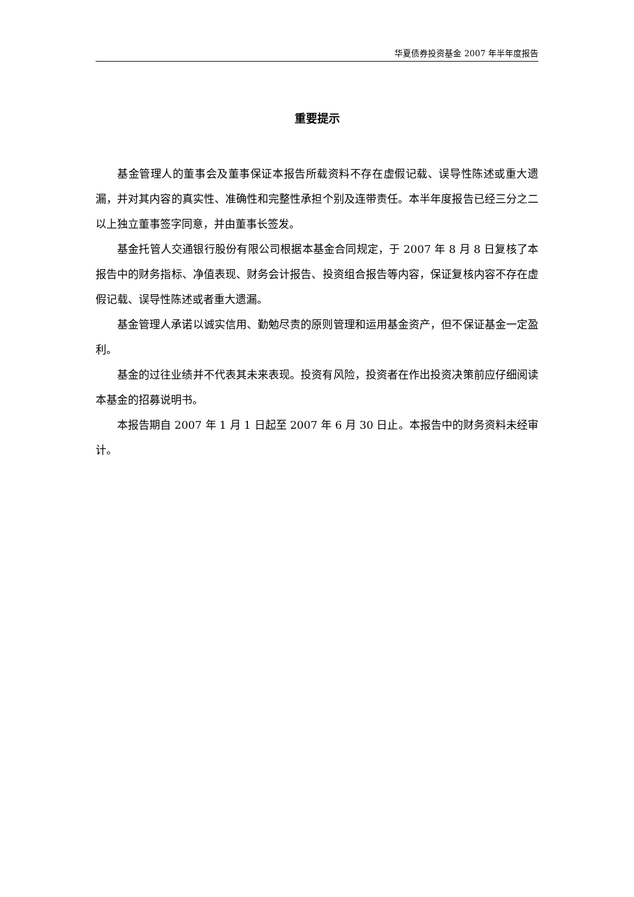华夏债券投资基金 2007 年半年度报告
重要提示
基金管理人的董事会及董事保证本报告所载资料不存在虚假记载、误导性陈述或重大遗漏，并对其内容的真实性、准确性和完整性承担个别及连带责任。本半年度报告已经三分之二以上独立董事签字同意，并由董事长签发。
基金托管人交通银行股份有限公司根据本基金合同规定，于 2007 年 8 月 8 日复核了本报告中的财务指标、净值表现、财务会计报告、投资组合报告等内容，保证复核内容不存在虚假记载、误导性陈述或者重大遗漏。
基金管理人承诺以诚实信用、勤勉尽责的原则管理和运用基金资产，但不保证基金一定盈利。
基金的过往业绩并不代表其未来表现。投资有风险，投资者在作出投资决策前应仔细阅读本基金的招募说明书。
本报告期自 2007 年 1 月 1 日起至 2007 年 6 月 30 日止。本报告中的财务资料未经审计。